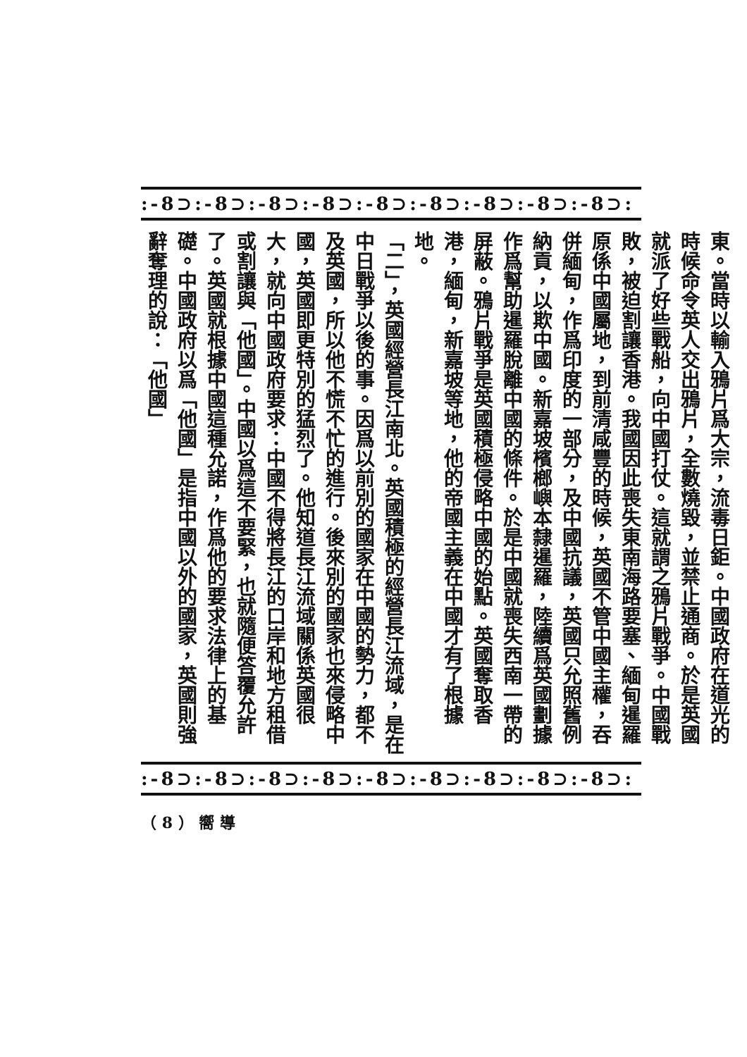:-8⊃:-8⊃:-8⊃:-8⊃:-8⊃:-8⊃:-8⊃:-8⊃:-8⊃:
東。當時以輸入鴉片爲大宗，流毒日鉅。中國政府在道光的時候命令英人交出鴉片，全數燒毀，並禁止通商。於是英國就派了好些戰船，向中國打仗。這就謂之鴉片戰爭。中國戰敗，被迫割讓香港。我國因此喪失東南海路要塞、緬甸暹羅原係中國屬地，到前清咸豐的時候，英國不管中國主權，吞併緬甸，作爲印度的一部分，及中國抗議，英國只允照舊例納貢，以欺中國。新嘉坡檳榔嶼本隸暹羅，陸續爲英國劃據作爲幫助暹羅脫離中國的條件。於是中國就喪失西南一帶的屏蔽。鴉片戰爭是英國積極侵略中國的始點。英國奪取香港，緬甸，新嘉坡等地，他的帝國主義在中國才有了根據地。
「二」，英國經營長江南北。英國積極的經營長江流域，是在中日戰爭以後的事。因爲以前別的國家在中國的勢力，都不及英國，所以他不慌不忙的進行。後來別的國家也來侵略中國，英國即更特別的猛烈了。他知道長江流域關係英國很大，就向中國政府要求：中國不得將長江的口岸和地方租借或割讓與「他國」。中國以爲這不要緊，也就隨便答覆允許了。英國就根據中國這種允諾，作爲他的要求法律上的基礎。中國政府以爲「他國」是指中國以外的國家，英國則強辭奪理的說：「他國」
:-8⊃:-8⊃:-8⊃:-8⊃:-8⊃:-8⊃:-8⊃:-8⊃:-8⊃:
（ 8 ） 嚮 導